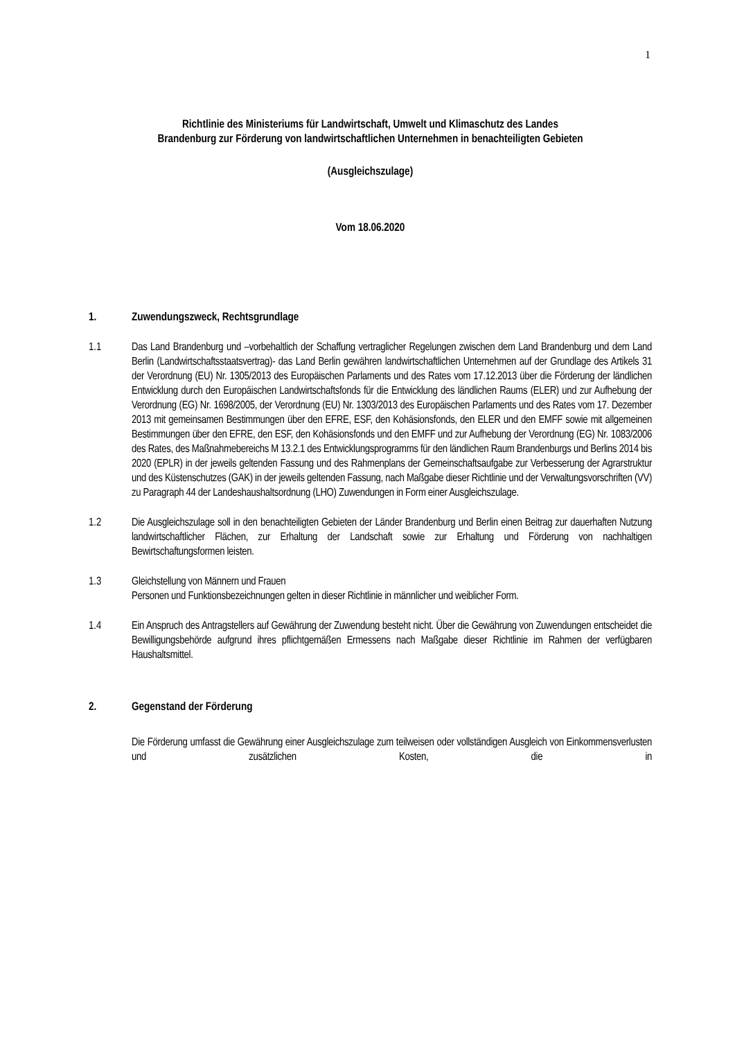1
Richtlinie des Ministeriums für Landwirtschaft, Umwelt und Klimaschutz des Landes
Brandenburg zur Förderung von landwirtschaftlichen Unternehmen in benachteiligten Gebieten
(Ausgleichszulage)
Vom 18.06.2020
1. Zuwendungszweck, Rechtsgrundlage
1.1 Das Land Brandenburg und –vorbehaltlich der Schaffung vertraglicher Regelungen zwischen dem Land Brandenburg und dem Land Berlin (Landwirtschaftsstaatsvertrag)- das Land Berlin gewähren landwirtschaftlichen Unternehmen auf der Grundlage des Artikels 31 der Verordnung (EU) Nr. 1305/2013 des Europäischen Parlaments und des Rates vom 17.12.2013 über die Förderung der ländlichen Entwicklung durch den Europäischen Landwirtschaftsfonds für die Entwicklung des ländlichen Raums (ELER) und zur Aufhebung der Verordnung (EG) Nr. 1698/2005, der Verordnung (EU) Nr. 1303/2013 des Europäischen Parlaments und des Rates vom 17. Dezember 2013 mit gemeinsamen Bestimmungen über den EFRE, ESF, den Kohäsionsfonds, den ELER und den EMFF sowie mit allgemeinen Bestimmungen über den EFRE, den ESF, den Kohäsionsfonds und den EMFF und zur Aufhebung der Verordnung (EG) Nr. 1083/2006 des Rates, des Maßnahmebereichs M 13.2.1 des Entwicklungsprogramms für den ländlichen Raum Brandenburgs und Berlins 2014 bis 2020 (EPLR) in der jeweils geltenden Fassung und des Rahmenplans der Gemeinschaftsaufgabe zur Verbesserung der Agrarstruktur und des Küstenschutzes (GAK) in der jeweils geltenden Fassung, nach Maßgabe dieser Richtlinie und der Verwaltungsvorschriften (VV) zu Paragraph 44 der Landeshaushaltsordnung (LHO) Zuwendungen in Form einer Ausgleichszulage.
1.2 Die Ausgleichszulage soll in den benachteiligten Gebieten der Länder Brandenburg und Berlin einen Beitrag zur dauerhaften Nutzung landwirtschaftlicher Flächen, zur Erhaltung der Landschaft sowie zur Erhaltung und Förderung von nachhaltigen Bewirtschaftungsformen leisten.
1.3 Gleichstellung von Männern und Frauen
Personen und Funktionsbezeichnungen gelten in dieser Richtlinie in männlicher und weiblicher Form.
1.4 Ein Anspruch des Antragstellers auf Gewährung der Zuwendung besteht nicht. Über die Gewährung von Zuwendungen entscheidet die Bewilligungsbehörde aufgrund ihres pflichtgemäßen Ermessens nach Maßgabe dieser Richtlinie im Rahmen der verfügbaren Haushaltsmittel.
2. Gegenstand der Förderung
Die Förderung umfasst die Gewährung einer Ausgleichszulage zum teilweisen oder vollständigen Ausgleich von Einkommensverlusten und zusätzlichen Kosten, die in